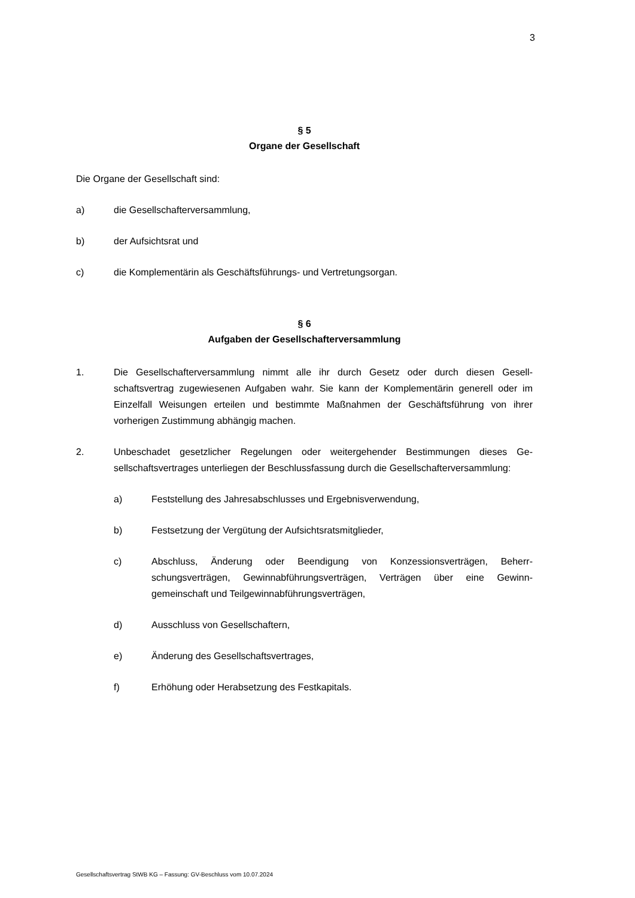3
§ 5
Organe der Gesellschaft
Die Organe der Gesellschaft sind:
a) die Gesellschafterversammlung,
b) der Aufsichtsrat und
c) die Komplementärin als Geschäftsführungs- und Vertretungsorgan.
§ 6
Aufgaben der Gesellschafterversammlung
1. Die Gesellschafterversammlung nimmt alle ihr durch Gesetz oder durch diesen Gesell­schaftsvertrag zugewiesenen Aufgaben wahr. Sie kann der Komplementärin generell oder im Einzelfall Weisungen erteilen und bestimmte Maßnahmen der Geschäftsfüh­rung von ihrer vorherigen Zustimmung abhängig machen.
2. Unbeschadet gesetzlicher Regelungen oder weitergehender Bestimmungen dieses Ge­sellschaftsvertrages unterliegen der Beschlussfassung durch die Gesellschafterver­sammlung:
a) Feststellung des Jahresabschlusses und Ergebnisverwendung,
b) Festsetzung der Vergütung der Aufsichtsratsmitglieder,
c) Abschluss, Änderung oder Beendigung von Konzessionsverträgen, Beherr­schungsverträgen, Gewinnabführungsverträgen, Verträgen über eine Gewinn­gemeinschaft und Teilgewinnabführungsverträgen,
d) Ausschluss von Gesellschaftern,
e) Änderung des Gesellschaftsvertrages,
f) Erhöhung oder Herabsetzung des Festkapitals.
Gesellschaftsvertrag StWB KG – Fassung: GV-Beschluss vom 10.07.2024